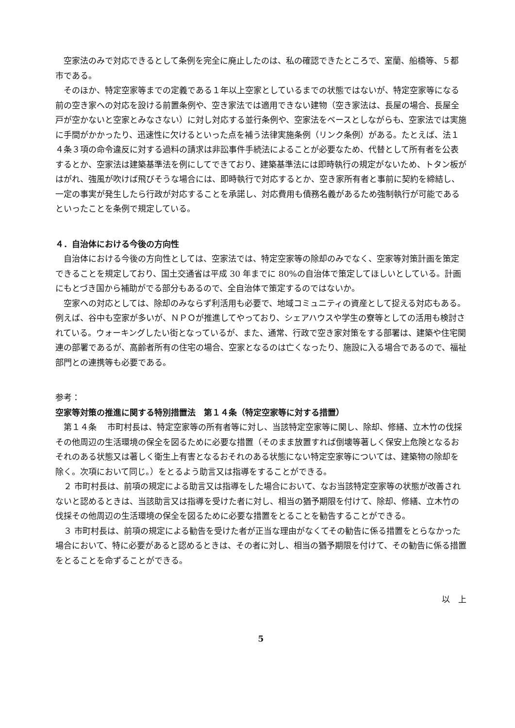空家法のみで対応できるとして条例を完全に廃止したのは、私の確認できたところで、室蘭、船橋等、５都市である。
そのほか、特定空家等までの定義である１年以上空家としているまでの状態ではないが、特定空家等になる前の空き家への対応を設ける前置条例や、空き家法では適用できない建物（空き家法は、長屋の場合、長屋全戸が空かないと空家とみなさない）に対し対応する並行条例や、空家法をベースとしながらも、空家法では実施に手間がかかったり、迅速性に欠けるといった点を補う法律実施条例（リンク条例）がある。たとえば、法１４条３項の命令違反に対する過料の請求は非訟事件手続法によることが必要なため、代替として所有者を公表するとか、空家法は建築基準法を例にしてできており、建築基準法には即時執行の規定がないため、トタン板がはがれ、強風が吹けば飛びそうな場合には、即時執行で対応するとか、空き家所有者と事前に契約を締結し、一定の事実が発生したら行政が対応することを承諾し、対応費用も債務名義があるため強制執行が可能であるといったことを条例で規定している。
４．自治体における今後の方向性
自治体における今後の方向性としては、空家法では、特定空家等の除却のみでなく、空家等対策計画を策定できることを規定しており、国土交通省は平成 30 年までに 80%の自治体で策定してほしいとしている。計画にもとづき国から補助がでる部分もあるので、全自治体で策定するのではないか。
空家への対応としては、除却のみならず利活用も必要で、地域コミュニティの資産として捉える対応もある。例えば、谷中も空家が多いが、ＮＰＯが推進してやっており、シェアハウスや学生の寮等としての活用も検討されている。ウォーキングしたい街となっているが、また、通常、行政で空き家対策をする部署は、建築や住宅関連の部署であるが、高齢者所有の住宅の場合、空家となるのは亡くなったり、施設に入る場合であるので、福祉部門との連携等も必要である。
参考：
空家等対策の推進に関する特別措置法　第１４条（特定空家等に対する措置）
第１４条　 市町村長は、特定空家等の所有者等に対し、当該特定空家等に関し、除却、修繕、立木竹の伐採その他周辺の生活環境の保全を図るために必要な措置（そのまま放置すれば倒壊等著しく保安上危険となるおそれのある状態又は著しく衛生上有害となるおそれのある状態にない特定空家等については、建築物の除却を除く。次項において同じ。）をとるよう助言又は指導をすることができる。
２ 市町村長は、前項の規定による助言又は指導をした場合において、なお当該特定空家等の状態が改善されないと認めるときは、当該助言又は指導を受けた者に対し、相当の猶予期限を付けて、除却、修繕、立木竹の伐採その他周辺の生活環境の保全を図るために必要な措置をとることを勧告することができる。
３ 市町村長は、前項の規定による勧告を受けた者が正当な理由がなくてその勧告に係る措置をとらなかった場合において、特に必要があると認めるときは、その者に対し、相当の猶予期限を付けて、その勧告に係る措置をとることを命ずることができる。
以　上
5